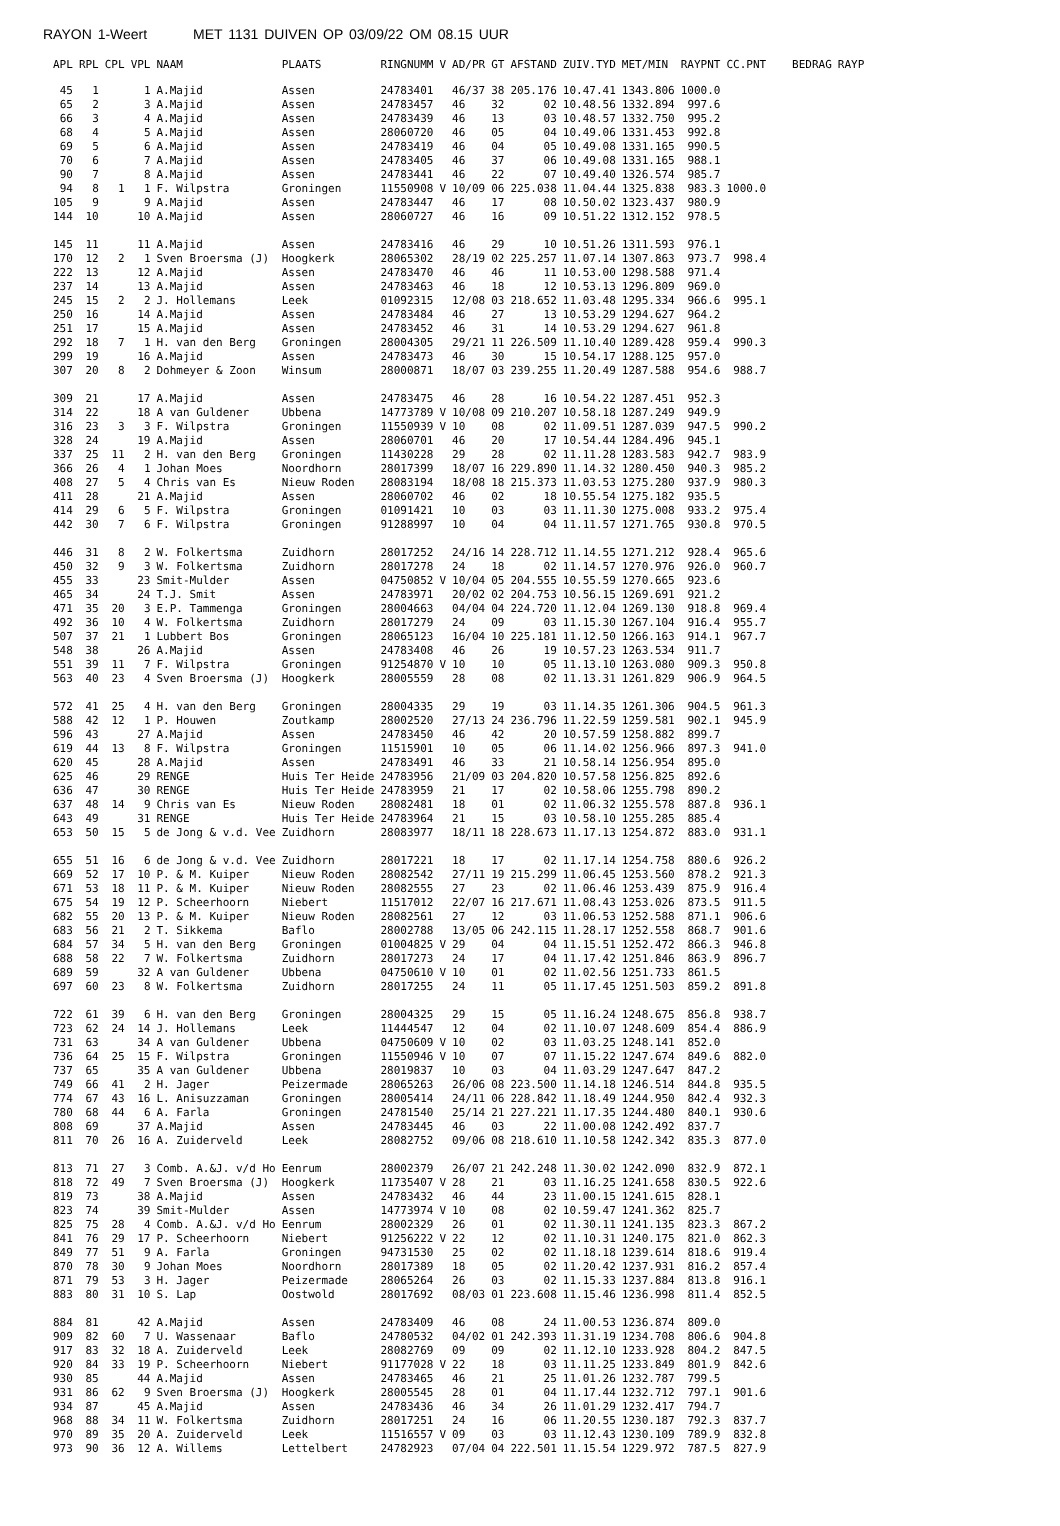RAYON 1-Weert MET 1131 DUIVEN OP 03/09/22 OM 08.15 UUR
| APL | RPL | CPL | VPL | NAAM | PLAATS | RINGNUMM | V | AD/PR | GT | AFSTAND | ZUIV.TYD | MET/MIN | RAYPNT | CC.PNT | BEDRAG | RAYP |
| --- | --- | --- | --- | --- | --- | --- | --- | --- | --- | --- | --- | --- | --- | --- | --- | --- |
| 45 | 1 | | 1 | A.Majid | Assen | 24783401 | | 46/37 | 38 | 205.176 | 10.47.41 | 1343.806 | 1000.0 | | | |
| 65 | 2 | | 3 | A.Majid | Assen | 24783457 | | 46 | 32 | 02 | 10.48.56 | 1332.894 | 997.6 | | | |
| 66 | 3 | | 4 | A.Majid | Assen | 24783439 | | 46 | 13 | 03 | 10.48.57 | 1332.750 | 995.2 | | | |
| 68 | 4 | | 5 | A.Majid | Assen | 28060720 | | 46 | 05 | 04 | 10.49.06 | 1331.453 | 992.8 | | | |
| 69 | 5 | | 6 | A.Majid | Assen | 24783419 | | 46 | 04 | 05 | 10.49.08 | 1331.165 | 990.5 | | | |
| 70 | 6 | | 7 | A.Majid | Assen | 24783405 | | 46 | 37 | 06 | 10.49.08 | 1331.165 | 988.1 | | | |
| 90 | 7 | | 8 | A.Majid | Assen | 24783441 | | 46 | 22 | 07 | 10.49.40 | 1326.574 | 985.7 | | | |
| 94 | 8 | 1 | 1 | F. Wilpstra | Groningen | 11550908 | V | 10/09 | 06 | 225.038 | 11.04.44 | 1325.838 | 983.3 | 1000.0 | | |
| 105 | 9 | | 9 | A.Majid | Assen | 24783447 | | 46 | 17 | 08 | 10.50.02 | 1323.437 | 980.9 | | | |
| 144 | 10 | | 10 | A.Majid | Assen | 28060727 | | 46 | 16 | 09 | 10.51.22 | 1312.152 | 978.5 | | | |
| 145 | 11 | | 11 | A.Majid | Assen | 24783416 | | 46 | 29 | 10 | 10.51.26 | 1311.593 | 976.1 | | | |
| 170 | 12 | 2 | 1 | Sven Broersma (J) | Hoogkerk | 28065302 | | 28/19 | 02 | 225.257 | 11.07.14 | 1307.863 | 973.7 | 998.4 | | |
| 222 | 13 | | 12 | A.Majid | Assen | 24783470 | | 46 | 46 | 11 | 10.53.00 | 1298.588 | 971.4 | | | |
| 237 | 14 | | 13 | A.Majid | Assen | 24783463 | | 46 | 18 | 12 | 10.53.13 | 1296.809 | 969.0 | | | |
| 245 | 15 | 2 | 2 | J. Hollemans | Leek | 01092315 | | 12/08 | 03 | 218.652 | 11.03.48 | 1295.334 | 966.6 | 995.1 | | |
| 250 | 16 | | 14 | A.Majid | Assen | 24783484 | | 46 | 27 | 13 | 10.53.29 | 1294.627 | 964.2 | | | |
| 251 | 17 | | 15 | A.Majid | Assen | 24783452 | | 46 | 31 | 14 | 10.53.29 | 1294.627 | 961.8 | | | |
| 292 | 18 | 7 | 1 | H. van den Berg | Groningen | 28004305 | | 29/21 | 11 | 226.509 | 11.10.40 | 1289.428 | 959.4 | 990.3 | | |
| 299 | 19 | | 16 | A.Majid | Assen | 24783473 | | 46 | 30 | 15 | 10.54.17 | 1288.125 | 957.0 | | | |
| 307 | 20 | 8 | 2 | Dohmeyer & Zoon | Winsum | 28000871 | | 18/07 | 03 | 239.255 | 11.20.49 | 1287.588 | 954.6 | 988.7 | | |
| 309 | 21 | | 17 | A.Majid | Assen | 24783475 | | 46 | 28 | 16 | 10.54.22 | 1287.451 | 952.3 | | | |
| 314 | 22 | | 18 | A van Guldener | Ubbena | 14773789 | V | 10/08 | 09 | 210.207 | 10.58.18 | 1287.249 | 949.9 | | | |
| 316 | 23 | 3 | 3 | F. Wilpstra | Groningen | 11550939 | V | 10 | 08 | 02 | 11.09.51 | 1287.039 | 947.5 | 990.2 | | |
| 328 | 24 | | 19 | A.Majid | Assen | 28060701 | | 46 | 20 | 17 | 10.54.44 | 1284.496 | 945.1 | | | |
| 337 | 25 | 11 | 2 | H. van den Berg | Groningen | 11430228 | | 29 | 28 | 02 | 11.11.28 | 1283.583 | 942.7 | 983.9 | | |
| 366 | 26 | 4 | 1 | Johan Moes | Noordhorn | 28017399 | | 18/07 | 16 | 229.890 | 11.14.32 | 1280.450 | 940.3 | 985.2 | | |
| 408 | 27 | 5 | 4 | Chris van Es | Nieuw Roden | 28083194 | | 18/08 | 18 | 215.373 | 11.03.53 | 1275.280 | 937.9 | 980.3 | | |
| 411 | 28 | | 21 | A.Majid | Assen | 28060702 | | 46 | 02 | 18 | 10.55.54 | 1275.182 | 935.5 | | | |
| 414 | 29 | 6 | 5 | F. Wilpstra | Groningen | 01091421 | | 10 | 03 | 03 | 11.11.30 | 1275.008 | 933.2 | 975.4 | | |
| 442 | 30 | 7 | 6 | F. Wilpstra | Groningen | 91288997 | | 10 | 04 | 04 | 11.11.57 | 1271.765 | 930.8 | 970.5 | | |
| 446 | 31 | 8 | 2 | W. Folkertsma | Zuidhorn | 28017252 | | 24/16 | 14 | 228.712 | 11.14.55 | 1271.212 | 928.4 | 965.6 | | |
| 450 | 32 | 9 | 3 | W. Folkertsma | Zuidhorn | 28017278 | | 24 | 18 | 02 | 11.14.57 | 1270.976 | 926.0 | 960.7 | | |
| 455 | 33 | | 23 | Smit-Mulder | Assen | 04750852 | V | 10/04 | 05 | 204.555 | 10.55.59 | 1270.665 | 923.6 | | | |
| 465 | 34 | | 24 | T.J. Smit | Assen | 24783971 | | 20/02 | 02 | 204.753 | 10.56.15 | 1269.691 | 921.2 | | | |
| 471 | 35 | 20 | 3 | E.P. Tammenga | Groningen | 28004663 | | 04/04 | 04 | 224.720 | 11.12.04 | 1269.130 | 918.8 | 969.4 | | |
| 492 | 36 | 10 | 4 | W. Folkertsma | Zuidhorn | 28017279 | | 24 | 09 | 03 | 11.15.30 | 1267.104 | 916.4 | 955.7 | | |
| 507 | 37 | 21 | 1 | Lubbert Bos | Groningen | 28065123 | | 16/04 | 10 | 225.181 | 11.12.50 | 1266.163 | 914.1 | 967.7 | | |
| 548 | 38 | | 26 | A.Majid | Assen | 24783408 | | 46 | 26 | 19 | 10.57.23 | 1263.534 | 911.7 | | | |
| 551 | 39 | 11 | 7 | F. Wilpstra | Groningen | 91254870 | V | 10 | 10 | 05 | 11.13.10 | 1263.080 | 909.3 | 950.8 | | |
| 563 | 40 | 23 | 4 | Sven Broersma (J) | Hoogkerk | 28005559 | | 28 | 08 | 02 | 11.13.31 | 1261.829 | 906.9 | 964.5 | | |
| 572 | 41 | 25 | 4 | H. van den Berg | Groningen | 28004335 | | 29 | 19 | 03 | 11.14.35 | 1261.306 | 904.5 | 961.3 | | |
| 588 | 42 | 12 | 1 | P. Houwen | Zoutkamp | 28002520 | | 27/13 | 24 | 236.796 | 11.22.59 | 1259.581 | 902.1 | 945.9 | | |
| 596 | 43 | | 27 | A.Majid | Assen | 24783450 | | 46 | 42 | 20 | 10.57.59 | 1258.882 | 899.7 | | | |
| 619 | 44 | 13 | 8 | F. Wilpstra | Groningen | 11515901 | | 10 | 05 | 06 | 11.14.02 | 1256.966 | 897.3 | 941.0 | | |
| 620 | 45 | | 28 | A.Majid | Assen | 24783491 | | 46 | 33 | 21 | 10.58.14 | 1256.954 | 895.0 | | | |
| 625 | 46 | | 29 | RENGE | Huis Ter Heide | 24783956 | | 21/09 | 03 | 204.820 | 10.57.58 | 1256.825 | 892.6 | | | |
| 636 | 47 | | 30 | RENGE | Huis Ter Heide | 24783959 | | 21 | 17 | 02 | 10.58.06 | 1255.798 | 890.2 | | | |
| 637 | 48 | 14 | 9 | Chris van Es | Nieuw Roden | 28082481 | | 18 | 01 | 02 | 11.06.32 | 1255.578 | 887.8 | 936.1 | | |
| 643 | 49 | | 31 | RENGE | Huis Ter Heide | 24783964 | | 21 | 15 | 03 | 10.58.10 | 1255.285 | 885.4 | | | |
| 653 | 50 | 15 | 5 | de Jong & v.d. Vee | Zuidhorn | 28083977 | | 18/11 | 18 | 228.673 | 11.17.13 | 1254.872 | 883.0 | 931.1 | | |
| 655 | 51 | 16 | 6 | de Jong & v.d. Vee | Zuidhorn | 28017221 | | 18 | 17 | 02 | 11.17.14 | 1254.758 | 880.6 | 926.2 | | |
| 669 | 52 | 17 | 10 | P. & M. Kuiper | Nieuw Roden | 28082542 | | 27/11 | 19 | 215.299 | 11.06.45 | 1253.560 | 878.2 | 921.3 | | |
| 671 | 53 | 18 | 11 | P. & M. Kuiper | Nieuw Roden | 28082555 | | 27 | 23 | 02 | 11.06.46 | 1253.439 | 875.9 | 916.4 | | |
| 675 | 54 | 19 | 12 | P. Scheerhoorn | Niebert | 11517012 | | 22/07 | 16 | 217.671 | 11.08.43 | 1253.026 | 873.5 | 911.5 | | |
| 682 | 55 | 20 | 13 | P. & M. Kuiper | Nieuw Roden | 28082561 | | 27 | 12 | 03 | 11.06.53 | 1252.588 | 871.1 | 906.6 | | |
| 683 | 56 | 21 | 2 | T. Sikkema | Baflo | 28002788 | | 13/05 | 06 | 242.115 | 11.28.17 | 1252.558 | 868.7 | 901.6 | | |
| 684 | 57 | 34 | 5 | H. van den Berg | Groningen | 01004825 | V | 29 | 04 | 04 | 11.15.51 | 1252.472 | 866.3 | 946.8 | | |
| 688 | 58 | 22 | 7 | W. Folkertsma | Zuidhorn | 28017273 | | 24 | 17 | 04 | 11.17.42 | 1251.846 | 863.9 | 896.7 | | |
| 689 | 59 | | 32 | A van Guldener | Ubbena | 04750610 | V | 10 | 01 | 02 | 11.02.56 | 1251.733 | 861.5 | | | |
| 697 | 60 | 23 | 8 | W. Folkertsma | Zuidhorn | 28017255 | | 24 | 11 | 05 | 11.17.45 | 1251.503 | 859.2 | 891.8 | | |
| 722 | 61 | 39 | 6 | H. van den Berg | Groningen | 28004325 | | 29 | 15 | 05 | 11.16.24 | 1248.675 | 856.8 | 938.7 | | |
| 723 | 62 | 24 | 14 | J. Hollemans | Leek | 11444547 | | 12 | 04 | 02 | 11.10.07 | 1248.609 | 854.4 | 886.9 | | |
| 731 | 63 | | 34 | A van Guldener | Ubbena | 04750609 | V | 10 | 02 | 03 | 11.03.25 | 1248.141 | 852.0 | | | |
| 736 | 64 | 25 | 15 | F. Wilpstra | Groningen | 11550946 | V | 10 | 07 | 07 | 11.15.22 | 1247.674 | 849.6 | 882.0 | | |
| 737 | 65 | | 35 | A van Guldener | Ubbena | 28019837 | | 10 | 03 | 04 | 11.03.29 | 1247.647 | 847.2 | | | |
| 749 | 66 | 41 | 2 | H. Jager | Peizermade | 28065263 | | 26/06 | 08 | 223.500 | 11.14.18 | 1246.514 | 844.8 | 935.5 | | |
| 774 | 67 | 43 | 16 | L. Anisuzzaman | Groningen | 28005414 | | 24/11 | 06 | 228.842 | 11.18.49 | 1244.950 | 842.4 | 932.3 | | |
| 780 | 68 | 44 | 6 | A. Farla | Groningen | 24781540 | | 25/14 | 21 | 227.221 | 11.17.35 | 1244.480 | 840.1 | 930.6 | | |
| 808 | 69 | | 37 | A.Majid | Assen | 24783445 | | 46 | 03 | 22 | 11.00.08 | 1242.492 | 837.7 | | | |
| 811 | 70 | 26 | 16 | A. Zuiderveld | Leek | 28082752 | | 09/06 | 08 | 218.610 | 11.10.58 | 1242.342 | 835.3 | 877.0 | | |
| 813 | 71 | 27 | 3 | Comb. A.&J. v/d Ho | Eenrum | 28002379 | | 26/07 | 21 | 242.248 | 11.30.02 | 1242.090 | 832.9 | 872.1 | | |
| 818 | 72 | 49 | 7 | Sven Broersma (J) | Hoogkerk | 11735407 | V | 28 | 21 | 03 | 11.16.25 | 1241.658 | 830.5 | 922.6 | | |
| 819 | 73 | | 38 | A.Majid | Assen | 24783432 | | 46 | 44 | 23 | 11.00.15 | 1241.615 | 828.1 | | | |
| 823 | 74 | | 39 | Smit-Mulder | Assen | 14773974 | V | 10 | 08 | 02 | 10.59.47 | 1241.362 | 825.7 | | | |
| 825 | 75 | 28 | 4 | Comb. A.&J. v/d Ho | Eenrum | 28002329 | | 26 | 01 | 02 | 11.30.11 | 1241.135 | 823.3 | 867.2 | | |
| 841 | 76 | 29 | 17 | P. Scheerhoorn | Niebert | 91256222 | V | 22 | 12 | 02 | 11.10.31 | 1240.175 | 821.0 | 862.3 | | |
| 849 | 77 | 51 | 9 | A. Farla | Groningen | 94731530 | | 25 | 02 | 02 | 11.18.18 | 1239.614 | 818.6 | 919.4 | | |
| 870 | 78 | 30 | 9 | Johan Moes | Noordhorn | 28017389 | | 18 | 05 | 02 | 11.20.42 | 1237.931 | 816.2 | 857.4 | | |
| 871 | 79 | 53 | 3 | H. Jager | Peizermade | 28065264 | | 26 | 03 | 02 | 11.15.33 | 1237.884 | 813.8 | 916.1 | | |
| 883 | 80 | 31 | 10 | S. Lap | Oostwold | 28017692 | | 08/03 | 01 | 223.608 | 11.15.46 | 1236.998 | 811.4 | 852.5 | | |
| 884 | 81 | | 42 | A.Majid | Assen | 24783409 | | 46 | 08 | 24 | 11.00.53 | 1236.874 | 809.0 | | | |
| 909 | 82 | 60 | 7 | U. Wassenaar | Baflo | 24780532 | | 04/02 | 01 | 242.393 | 11.31.19 | 1234.708 | 806.6 | 904.8 | | |
| 917 | 83 | 32 | 18 | A. Zuiderveld | Leek | 28082769 | | 09 | 09 | 02 | 11.12.10 | 1233.928 | 804.2 | 847.5 | | |
| 920 | 84 | 33 | 19 | P. Scheerhoorn | Niebert | 91177028 | V | 22 | 18 | 03 | 11.11.25 | 1233.849 | 801.9 | 842.6 | | |
| 930 | 85 | | 44 | A.Majid | Assen | 24783465 | | 46 | 21 | 25 | 11.01.26 | 1232.787 | 799.5 | | | |
| 931 | 86 | 62 | 9 | Sven Broersma (J) | Hoogkerk | 28005545 | | 28 | 01 | 04 | 11.17.44 | 1232.712 | 797.1 | 901.6 | | |
| 934 | 87 | | 45 | A.Majid | Assen | 24783436 | | 46 | 34 | 26 | 11.01.29 | 1232.417 | 794.7 | | | |
| 968 | 88 | 34 | 11 | W. Folkertsma | Zuidhorn | 28017251 | | 24 | 16 | 06 | 11.20.55 | 1230.187 | 792.3 | 837.7 | | |
| 970 | 89 | 35 | 20 | A. Zuiderveld | Leek | 11516557 | V | 09 | 03 | 03 | 11.12.43 | 1230.109 | 789.9 | 832.8 | | |
| 973 | 90 | 36 | 12 | A. Willems | Lettelbert | 24782923 | | 07/04 | 04 | 222.501 | 11.15.54 | 1229.972 | 787.5 | 827.9 | | |